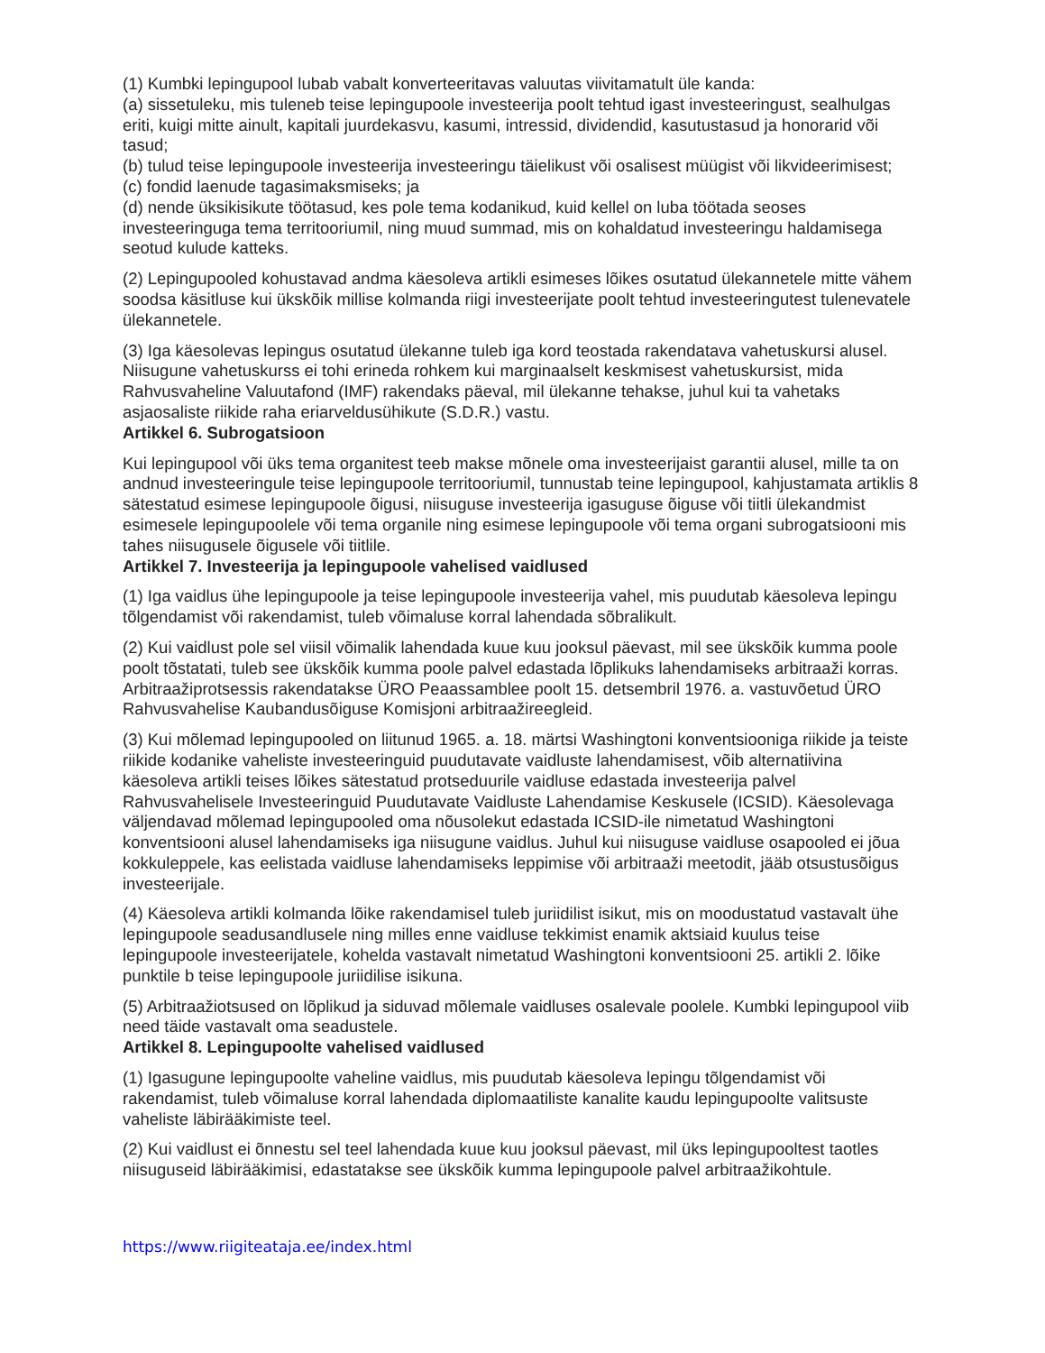(1) Kumbki lepingupool lubab vabalt konverteeritavas valuutas viivitamatult üle kanda:
(a) sissetuleku, mis tuleneb teise lepingupoole investeerija poolt tehtud igast investeeringust, sealhulgas eriti, kuigi mitte ainult, kapitali juurdekasvu, kasumi, intressid, dividendid, kasutustasud ja honorarid või tasud;
(b) tulud teise lepingupoole investeerija investeeringu täielikust või osalisest müügist või likvideerimisest;
(c) fondid laenude tagasimaksmiseks; ja
(d) nende üksikisikute töötasud, kes pole tema kodanikud, kuid kellel on luba töötada seoses investeeringuga tema territooriumil, ning muud summad, mis on kohaldatud investeeringu haldamisega seotud kulude katteks.
(2) Lepingupooled kohustavad andma käesoleva artikli esimeses lõikes osutatud ülekannetele mitte vähem soodsa käsitluse kui ükskõik millise kolmanda riigi investeerijate poolt tehtud investeeringutest tulenevatele ülekannetele.
(3) Iga käesolevas lepingus osutatud ülekanne tuleb iga kord teostada rakendatava vahetuskursi alusel. Niisugune vahetuskurss ei tohi erineda rohkem kui marginaalselt keskmisest vahetuskursist, mida Rahvusvaheline Valuutafond (IMF) rakendaks päeval, mil ülekanne tehakse, juhul kui ta vahetaks asjaosaliste riikide raha eriarveldusühikute (S.D.R.) vastu.
Artikkel 6. Subrogatsioon
Kui lepingupool või üks tema organitest teeb makse mõnele oma investeerijaist garantii alusel, mille ta on andnud investeeringule teise lepingupoole territooriumil, tunnustab teine lepingupool, kahjustamata artiklis 8 sätestatud esimese lepingupoole õigusi, niisuguse investeerija igasuguse õiguse või tiitli ülekandmist esimesele lepingupoolele või tema organile ning esimese lepingupoole või tema organi subrogatsiooni mis tahes niisugusele õigusele või tiitlile.
Artikkel 7. Investeerija ja lepingupoole vahelised vaidlused
(1) Iga vaidlus ühe lepingupoole ja teise lepingupoole investeerija vahel, mis puudutab käesoleva lepingu tõlgendamist või rakendamist, tuleb võimaluse korral lahendada sõbralikult.
(2) Kui vaidlust pole sel viisil võimalik lahendada kuue kuu jooksul päevast, mil see ükskõik kumma poole poolt tõstatati, tuleb see ükskõik kumma poole palvel edastada lõplikuks lahendamiseks arbitraaži korras. Arbitraažiprotsessis rakendatakse ÜRO Peaassamblee poolt 15. detsembril 1976. a. vastuvõetud ÜRO Rahvusvahelise Kaubandusõiguse Komisjoni arbitraažireegleid.
(3) Kui mõlemad lepingupooled on liitunud 1965. a. 18. märtsi Washingtoni konventsiooniga riikide ja teiste riikide kodanike vaheliste investeeringuid puudutavate vaidluste lahendamisest, võib alternatiivina käesoleva artikli teises lõikes sätestatud protseduurile vaidluse edastada investeerija palvel Rahvusvahelisele Investeeringuid Puudutavate Vaidluste Lahendamise Keskusele (ICSID). Käesolevaga väljendavad mõlemad lepingupooled oma nõusolekut edastada ICSID-ile nimetatud Washingtoni konventsiooni alusel lahendamiseks iga niisugune vaidlus. Juhul kui niisuguse vaidluse osapooled ei jõua kokkuleppele, kas eelistada vaidluse lahendamiseks leppimise või arbitraaži meetodit, jääb otsustusõigus investeerijale.
(4) Käesoleva artikli kolmanda lõike rakendamisel tuleb juriidilist isikut, mis on moodustatud vastavalt ühe lepingupoole seadusandlusele ning milles enne vaidluse tekkimist enamik aktsiaid kuulus teise lepingupoole investeerijatele, kohelda vastavalt nimetatud Washingtoni konventsiooni 25. artikli 2. lõike punktile b teise lepingupoole juriidilise isikuna.
(5) Arbitraažiotsused on lõplikud ja siduvad mõlemale vaidluses osalevale poolele. Kumbki lepingupool viib need täide vastavalt oma seadustele.
Artikkel 8. Lepingupoolte vahelised vaidlused
(1) Igasugune lepingupoolte vaheline vaidlus, mis puudutab käesoleva lepingu tõlgendamist või rakendamist, tuleb võimaluse korral lahendada diplomaatiliste kanalite kaudu lepingupoolte valitsuste vaheliste läbirääkimiste teel.
(2) Kui vaidlust ei õnnestu sel teel lahendada kuue kuu jooksul päevast, mil üks lepingupooltest taotles niisuguseid läbirääkimisi, edastatakse see ükskõik kumma lepingupoole palvel arbitraažikohtule.
https://www.riigiteataja.ee/index.html